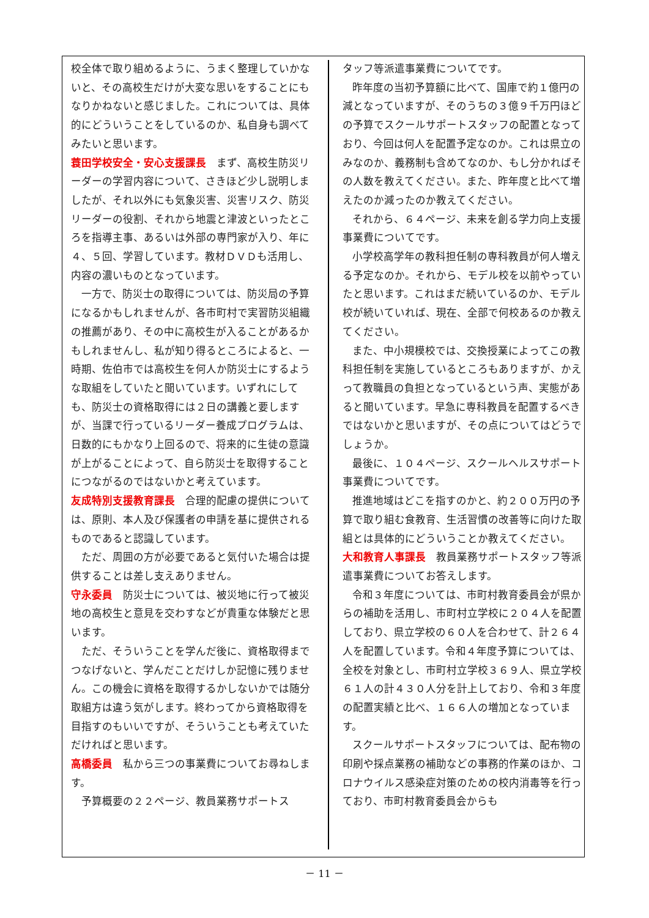校全体で取り組めるように、うまく整理していかないと、その高校生だけが大変な思いをすることにもなりかねないと感じました。これについては、具体的にどういうことをしているのか、私自身も調べてみたいと思います。
蓑田学校安全・安心支援課長　まず、高校生防災リーダーの学習内容について、さきほど少し説明しましたが、それ以外にも気象災害、災害リスク、防災リーダーの役割、それから地震と津波といったところを指導主事、あるいは外部の専門家が入り、年に４、５回、学習しています。教材ＤＶＤも活用し、内容の濃いものとなっています。
一方で、防災士の取得については、防災局の予算になるかもしれませんが、各市町村で実習防災組織の推薦があり、その中に高校生が入ることがあるかもしれませんし、私が知り得るところによると、一時期、佐伯市では高校生を何人か防災士にするような取組をしていたと聞いています。いずれにしても、防災士の資格取得には２日の講義と要しますが、当課で行っているリーダー養成プログラムは、日数的にもかなり上回るので、将来的に生徒の意識が上がることによって、自ら防災士を取得することにつながるのではないかと考えています。
友成特別支援教育課長　合理的配慮の提供については、原則、本人及び保護者の申請を基に提供されるものであると認識しています。
ただ、周囲の方が必要であると気付いた場合は提供することは差し支えありません。
守永委員　防災士については、被災地に行って被災地の高校生と意見を交わすなどが貴重な体験だと思います。
ただ、そういうことを学んだ後に、資格取得までつなげないと、学んだことだけしか記憶に残りません。この機会に資格を取得するかしないかでは随分取組方は違う気がします。終わってから資格取得を目指すのもいいですが、そういうことも考えていただければと思います。
高橋委員　私から三つの事業費についてお尋ねします。
予算概要の２２ページ、教員業務サポートス
タッフ等派遣事業費についてです。
昨年度の当初予算額に比べて、国庫で約１億円の減となっていますが、そのうちの３億９千万円ほどの予算でスクールサポートスタッフの配置となっており、今回は何人を配置予定なのか。これは県立のみなのか、義務制も含めてなのか、もし分かればその人数を教えてください。また、昨年度と比べて増えたのか減ったのか教えてください。
それから、６４ページ、未来を創る学力向上支援事業費についてです。
小学校高学年の教科担任制の専科教員が何人増える予定なのか。それから、モデル校を以前やっていたと思います。これはまだ続いているのか、モデル校が続いていれば、現在、全部で何校あるのか教えてください。
また、中小規模校では、交換授業によってこの教科担任制を実施しているところもありますが、かえって教職員の負担となっているという声、実態があると聞いています。早急に専科教員を配置するべきではないかと思いますが、その点についてはどうでしょうか。
最後に、１０４ページ、スクールヘルスサポート事業費についてです。
推進地域はどこを指すのかと、約２００万円の予算で取り組む食教育、生活習慣の改善等に向けた取組とは具体的にどういうことか教えてください。
大和教育人事課長　教員業務サポートスタッフ等派遣事業費についてお答えします。
令和３年度については、市町村教育委員会が県からの補助を活用し、市町村立学校に２０４人を配置しており、県立学校の６０人を合わせて、計２６４人を配置しています。令和４年度予算については、全校を対象とし、市町村立学校３６９人、県立学校６１人の計４３０人分を計上しており、令和３年度の配置実績と比べ、１６６人の増加となっています。
スクールサポートスタッフについては、配布物の印刷や採点業務の補助などの事務的作業のほか、コロナウイルス感染症対策のための校内消毒等を行っており、市町村教育委員会からも
－ 11 －